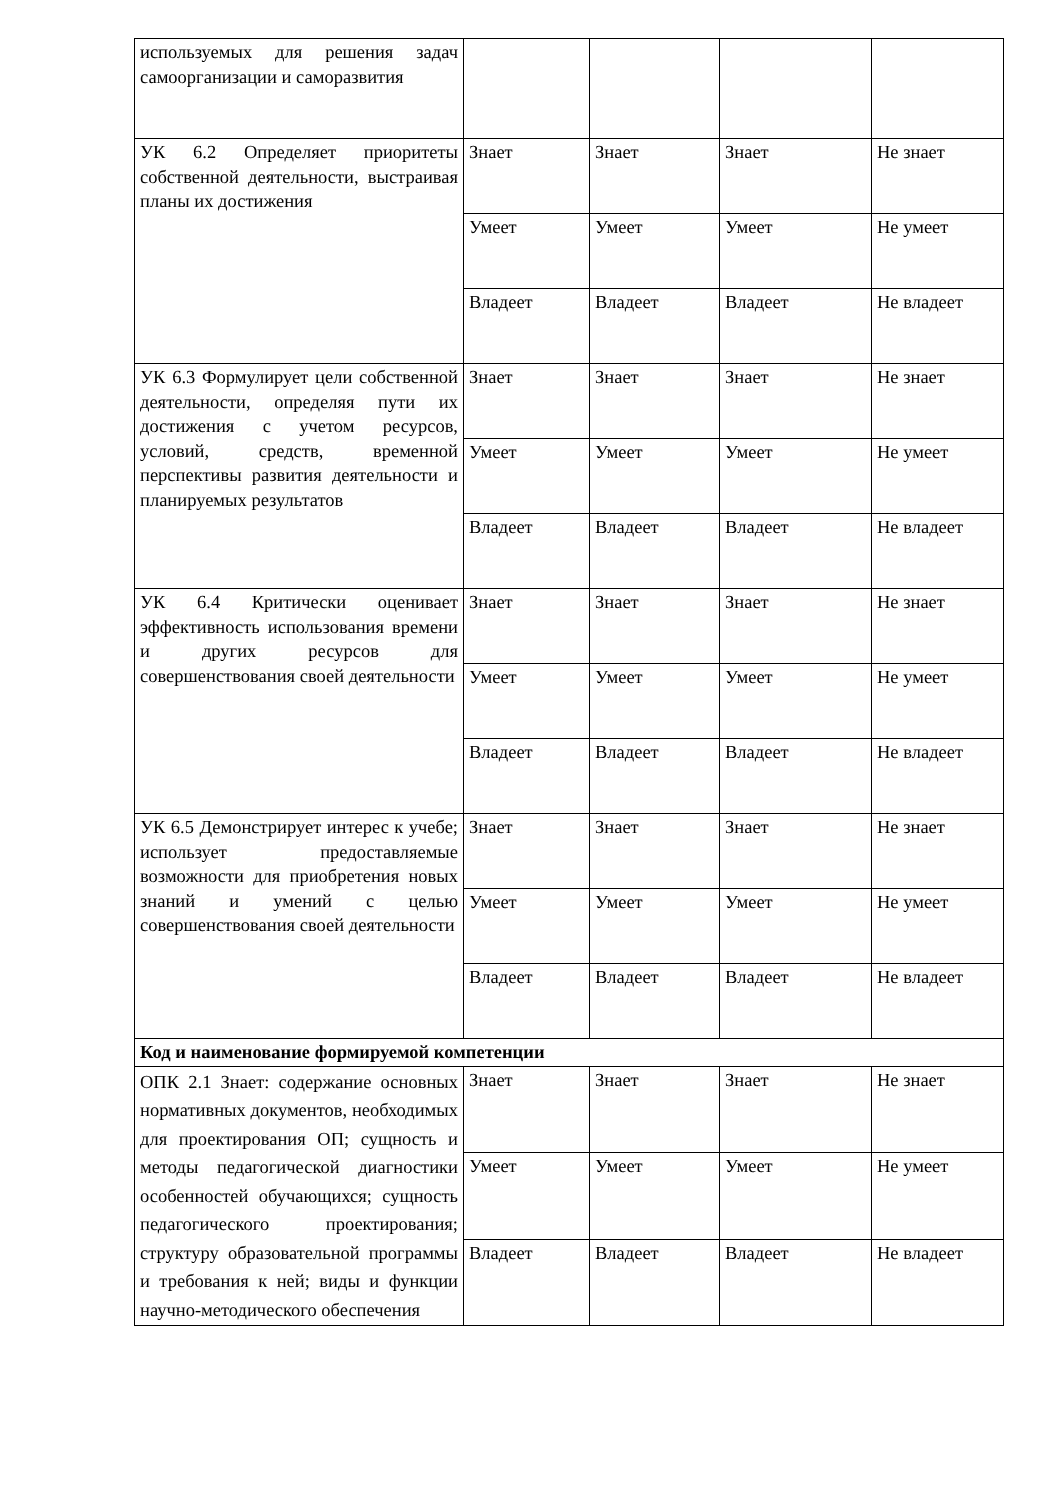| используемых для решения задач самоорганизации и саморазвития | | | | |
| УК 6.2 Определяет приоритеты собственной деятельности, выстраивая планы их достижения | Знает | Знает | Знает | Не знает |
| | Умеет | Умеет | Умеет | Не умеет |
| | Владеет | Владеет | Владеет | Не владеет |
| УК 6.3 Формулирует цели собственной деятельности, определяя пути их достижения с учетом ресурсов, условий, средств, временной перспективы развития деятельности и планируемых результатов | Знает | Знает | Знает | Не знает |
| | Умеет | Умеет | Умеет | Не умеет |
| | Владеет | Владеет | Владеет | Не владеет |
| УК 6.4 Критически оценивает эффективность использования времени и других ресурсов для совершенствования своей деятельности | Знает | Знает | Знает | Не знает |
| | Умеет | Умеет | Умеет | Не умеет |
| | Владеет | Владеет | Владеет | Не владеет |
| УК 6.5 Демонстрирует интерес к учебе; использует предоставляемые возможности для приобретения новых знаний и умений с целью совершенствования своей деятельности | Знает | Знает | Знает | Не знает |
| | Умеет | Умеет | Умеет | Не умеет |
| | Владеет | Владеет | Владеет | Не владеет |
| Код и наименование формируемой компетенции | | | | |
| ОПК 2.1 Знает: содержание основных нормативных документов, необходимых для проектирования ОП; сущность и методы педагогической диагностики особенностей обучающихся; сущность педагогического проектирования; структуру образовательной программы и требования к ней; виды и функции научно-методического обеспечения | Знает | Знает | Знает | Не знает |
| | Умеет | Умеет | Умеет | Не умеет |
| | Владеет | Владеет | Владеет | Не владеет |